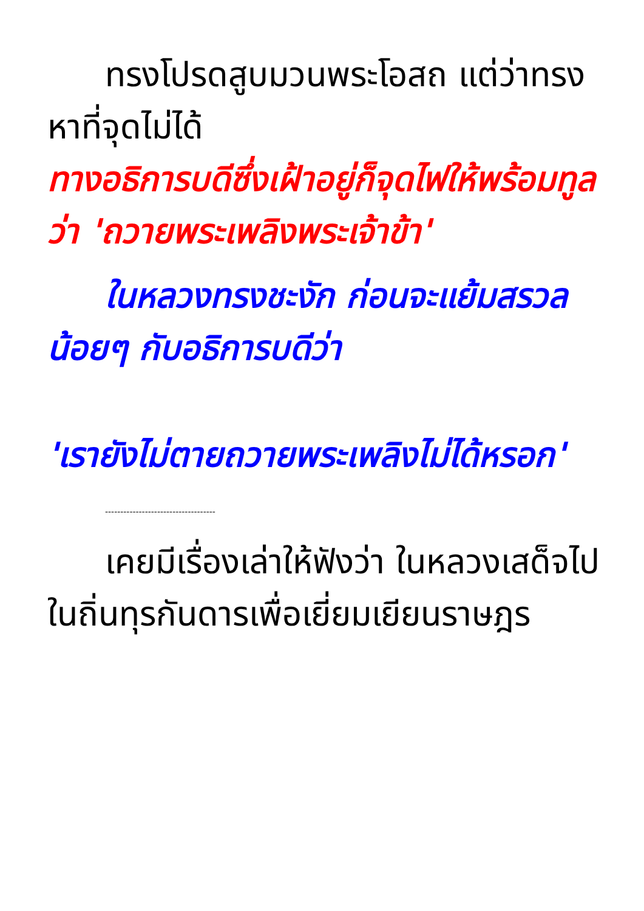ทรงโปรดสูบมวนพระโอสถ แต่ว่าทรงหาที่จุดไม่ได้
ทางอธิการบดีซึ่งเฝ้าอยู่ก็จุดไฟให้พร้อมทูลว่า 'ถวายพระเพลิงพระเจ้าข้า'
ในหลวงทรงชะงัก ก่อนจะแย้มสรวลน้อยๆ กับอธิการบดีว่า
'เรายังไม่ตายถวายพระเพลิงไม่ได้หรอก'
------------------------------------
เคยมีเรื่องเล่าให้ฟังว่า ในหลวงเสด็จไปในถิ่นทุรกันดารเพื่อเยี่ยมเยียนราษฎร